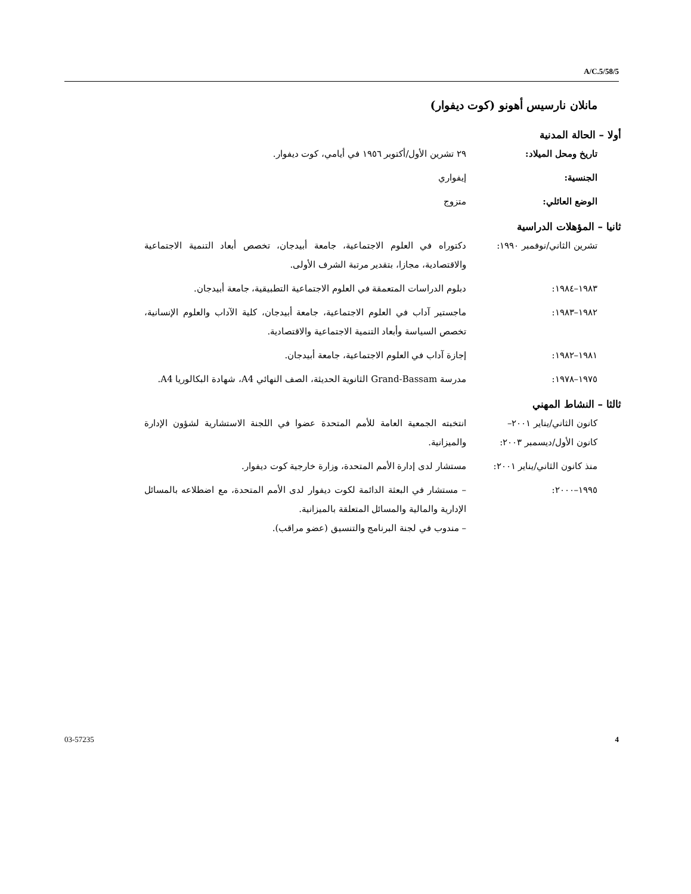A/C.5/58/5
مانلان نارسيس أهونو (كوت ديفوار)
أولا – الحالة المدنية
تاريخ ومحل الميلاد: ٢٩ تشرين الأول/أكتوبر ١٩٥٦ في أيامي، كوت ديفوار.
الجنسية: إيفواري
الوضع العائلي: متزوج
ثانيا – المؤهلات الدراسية
تشرين الثاني/نوفمبر ١٩٩٠:
دكتوراه في العلوم الاجتماعية، جامعة أبيدجان، تخصص أبعاد التنمية الاجتماعية والاقتصادية، مجازا، بتقدير مرتبة الشرف الأولى.
١٩٨٣–١٩٨٤: دبلوم الدراسات المتعمقة في العلوم الاجتماعية التطبيقية، جامعة أبيدجان.
١٩٨٢–١٩٨٣: ماجستير آداب في العلوم الاجتماعية، جامعة أبيدجان، كلية الآداب والعلوم الإنسانية، تخصص السياسة وأبعاد التنمية الاجتماعية والاقتصادية.
١٩٨١–١٩٨٢: إجازة آداب في العلوم الاجتماعية، جامعة أبيدجان.
١٩٧٥–١٩٧٨: مدرسة Grand-Bassam الثانوية الحديثة، الصف النهائي A4، شهادة البكالوريا A4.
ثالثا – النشاط المهني
كانون الثاني/يناير ٢٠٠١–
كانون الأول/ديسمبر ٢٠٠٣:
انتخبته الجمعية العامة للأمم المتحدة عضوا في اللجنة الاستشارية لشؤون الإدارة والميزانية.
منذ كانون الثاني/يناير ٢٠٠١:
مستشار لدى إدارة الأمم المتحدة، وزارة خارجية كوت ديفوار.
١٩٩٥–٢٠٠٠: – مستشار في البعثة الدائمة لكوت ديفوار لدى الأمم المتحدة، مع اضطلاعه بالمسائل الإدارية والمالية والمسائل المتعلقة بالميزانية.
– مندوب في لجنة البرنامج والتنسيق (عضو مراقب).
03-57235 4